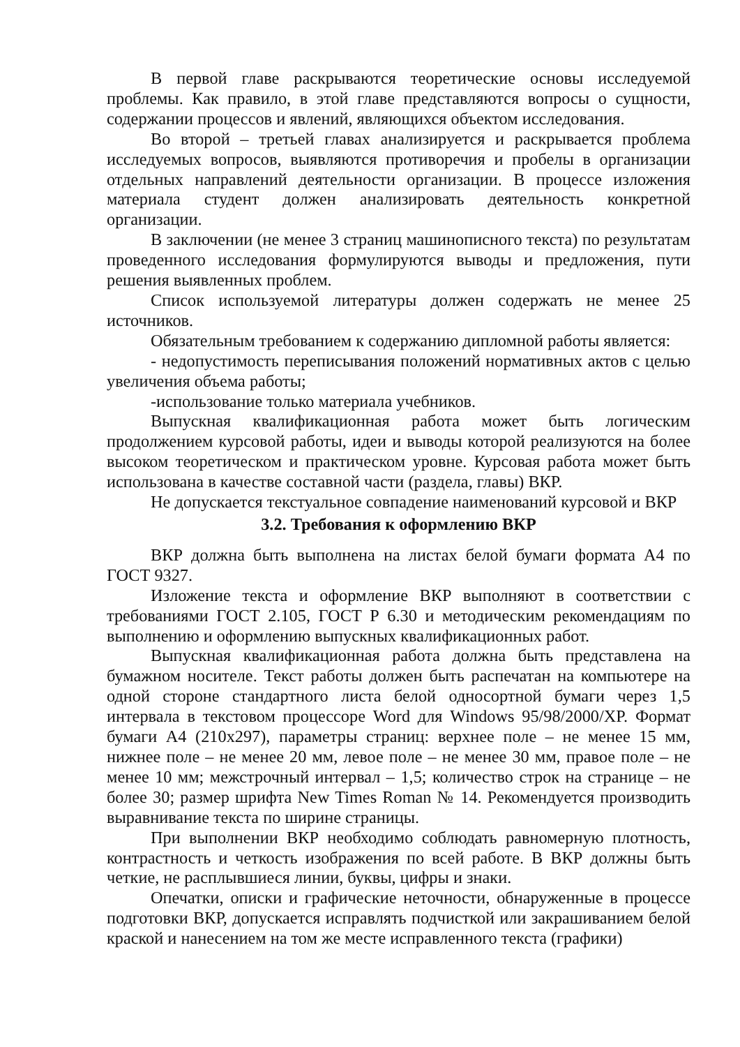В первой главе раскрываются теоретические основы исследуемой проблемы. Как правило, в этой главе представляются вопросы о сущности, содержании процессов и явлений, являющихся объектом исследования.
Во второй – третьей главах анализируется и раскрывается проблема исследуемых вопросов, выявляются противоречия и пробелы в организации отдельных направлений деятельности организации. В процессе изложения материала студент должен анализировать деятельность конкретной организации.
В заключении (не менее 3 страниц машинописного текста) по результатам проведенного исследования формулируются выводы и предложения, пути решения выявленных проблем.
Список используемой литературы должен содержать не менее 25 источников.
Обязательным требованием к содержанию дипломной работы является:
- недопустимость переписывания положений нормативных актов с целью увеличения объема работы;
-использование только материала учебников.
Выпускная квалификационная работа может быть логическим продолжением курсовой работы, идеи и выводы которой реализуются на более высоком теоретическом и практическом уровне. Курсовая работа может быть использована в качестве составной части (раздела, главы) ВКР.
Не допускается текстуальное совпадение наименований курсовой и ВКР
3.2. Требования к оформлению ВКР
ВКР должна быть выполнена на листах белой бумаги формата А4 по ГОСТ 9327.
Изложение текста и оформление ВКР выполняют в соответствии с требованиями ГОСТ 2.105, ГОСТ Р 6.30 и методическим рекомендациям по выполнению и оформлению выпускных квалификационных работ.
Выпускная квалификационная работа должна быть представлена на бумажном носителе. Текст работы должен быть распечатан на компьютере на одной стороне стандартного листа белой односортной бумаги через 1,5 интервала в текстовом процессоре Word для Windows 95/98/2000/XP. Формат бумаги А4 (210х297), параметры страниц: верхнее поле – не менее 15 мм, нижнее поле – не менее 20 мм, левое поле – не менее 30 мм, правое поле – не менее 10 мм; межстрочный интервал – 1,5; количество строк на странице – не более 30; размер шрифта New Times Roman № 14. Рекомендуется производить выравнивание текста по ширине страницы.
При выполнении ВКР необходимо соблюдать равномерную плотность, контрастность и четкость изображения по всей работе. В ВКР должны быть четкие, не расплывшиеся линии, буквы, цифры и знаки.
Опечатки, описки и графические неточности, обнаруженные в процессе подготовки ВКР, допускается исправлять подчисткой или закрашиванием белой краской и нанесением на том же месте исправленного текста (графики)